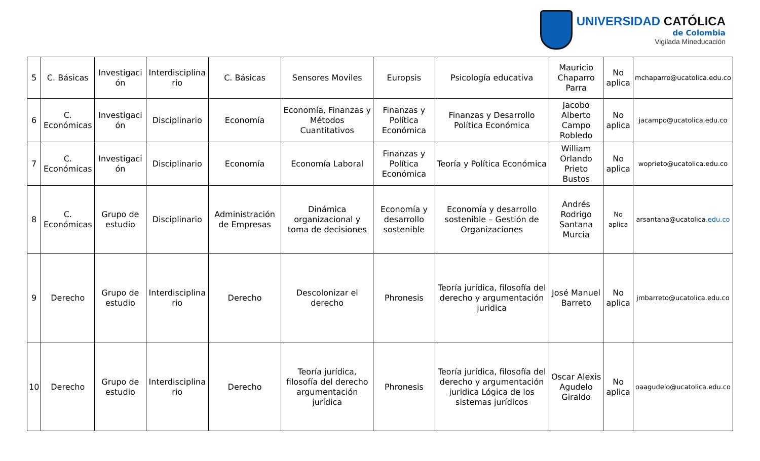UNIVERSIDAD CATÓLICA
de Colombia
Vigilada Mineducación
| 5 | C. Básicas | Investigaci ón | Interdisciplina rio | C. Básicas | Sensores Moviles | Europsis | Psicología educativa | Mauricio Chaparro Parra | No aplica | mchaparro@ucatolica.edu.co |
| 6 | C. Económicas | Investigaci ón | Disciplinario | Economía | Economía, Finanzas y Métodos Cuantitativos | Finanzas y Política Económica | Finanzas y Desarrollo Política Económica | Jacobo Alberto Campo Robledo | No aplica | jacampo@ucatolica.edu.co |
| 7 | C. Económicas | Investigaci ón | Disciplinario | Economía | Economía Laboral | Finanzas y Política Económica | Teoría y Política Económica | William Orlando Prieto Bustos | No aplica | woprieto@ucatolica.edu.co |
| 8 | C. Económicas | Grupo de estudio | Disciplinario | Administración de Empresas | Dinámica organizacional y toma de decisiones | Economía y desarrollo sostenible | Economía y desarrollo sostenible – Gestión de Organizaciones | Andrés Rodrigo Santana Murcia | No aplica | arsantana@ucatolica .edu.co |
| 9 | Derecho | Grupo de estudio | Interdisciplina rio | Derecho | Descolonizar el derecho | Phronesis | Teoría jurídica, filosofía del derecho y argumentación juridica | José Manuel Barreto | No aplica | jmbarreto@ucatolica.edu.co |
| 10 | Derecho | Grupo de estudio | Interdisciplina rio | Derecho | Teoría jurídica, filosofía del derecho argumentación jurídica | Phronesis | Teoría jurídica, filosofía del derecho y argumentación juridica Lógica de los sistemas jurídicos | Oscar Alexis Agudelo Giraldo | No aplica | oaagudelo@ucatolica.edu.co |